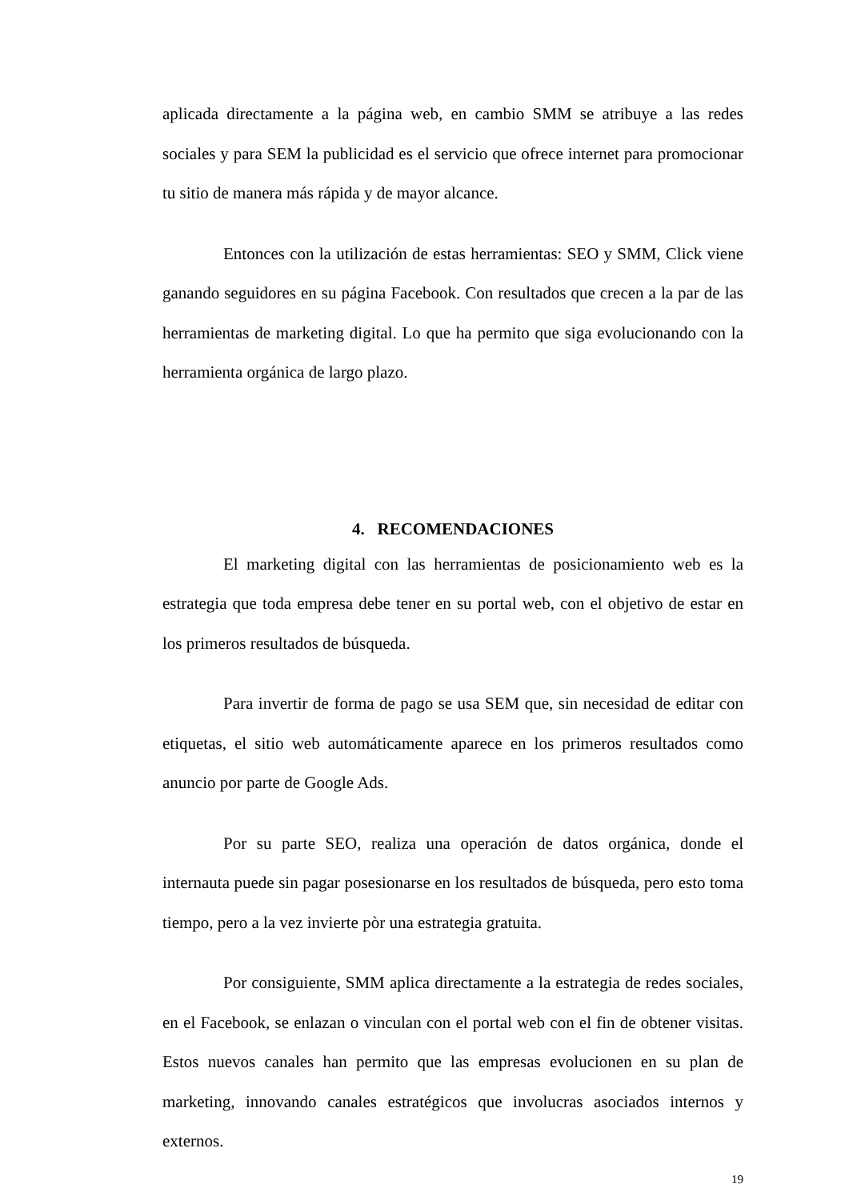aplicada directamente a la página web, en cambio SMM se atribuye a las redes sociales y para SEM la publicidad es el servicio que ofrece internet para promocionar tu sitio de manera más rápida y de mayor alcance.
Entonces con la utilización de estas herramientas: SEO y SMM, Click viene ganando seguidores en su página Facebook. Con resultados que crecen a la par de las herramientas de marketing digital. Lo que ha permito que siga evolucionando con la herramienta orgánica de largo plazo.
4. RECOMENDACIONES
El marketing digital con las herramientas de posicionamiento web es la estrategia que toda empresa debe tener en su portal web, con el objetivo de estar en los primeros resultados de búsqueda.
Para invertir de forma de pago se usa SEM que, sin necesidad de editar con etiquetas, el sitio web automáticamente aparece en los primeros resultados como anuncio por parte de Google Ads.
Por su parte SEO, realiza una operación de datos orgánica, donde el internauta puede sin pagar posesionarse en los resultados de búsqueda, pero esto toma tiempo, pero a la vez invierte pòr una estrategia gratuita.
Por consiguiente, SMM aplica directamente a la estrategia de redes sociales, en el Facebook, se enlazan o vinculan con el portal web con el fin de obtener visitas. Estos nuevos canales han permito que las empresas evolucionen en su plan de marketing, innovando canales estratégicos que involucras asociados internos y externos.
19